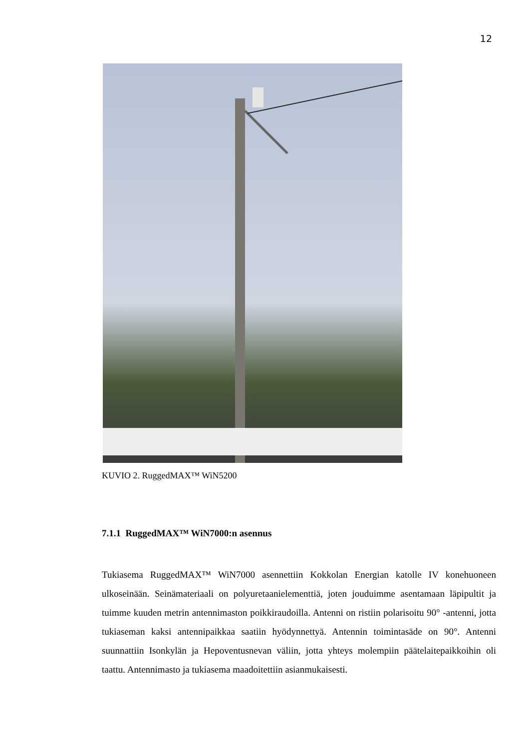12
KUVIO 2. RuggedMAX™ WiN5200
7.1.1 RuggedMAX™ WiN7000:n asennus
Tukiasema RuggedMAX™ WiN7000 asennettiin Kokkolan Energian katolle IV konehuoneen ulkoseinään. Seinämateriaali on polyuretaanielementtiä, joten jouduimme asentamaan läpipultit ja tuimme kuuden metrin antennimaston poikkiraudoilla. Antenni on ristiin polarisoitu 90° -antenni, jotta tukiaseman kaksi antennipaikkaa saatiin hyödynnettyä. Antennin toimintasäde on 90°. Antenni suunnattiin Isonkylän ja Hepoventusnevan väliin, jotta yhteys molempiin päätelaitepaikkoihin oli taattu. Antennimasto ja tukiasema maadoitettiin asianmukaisesti.